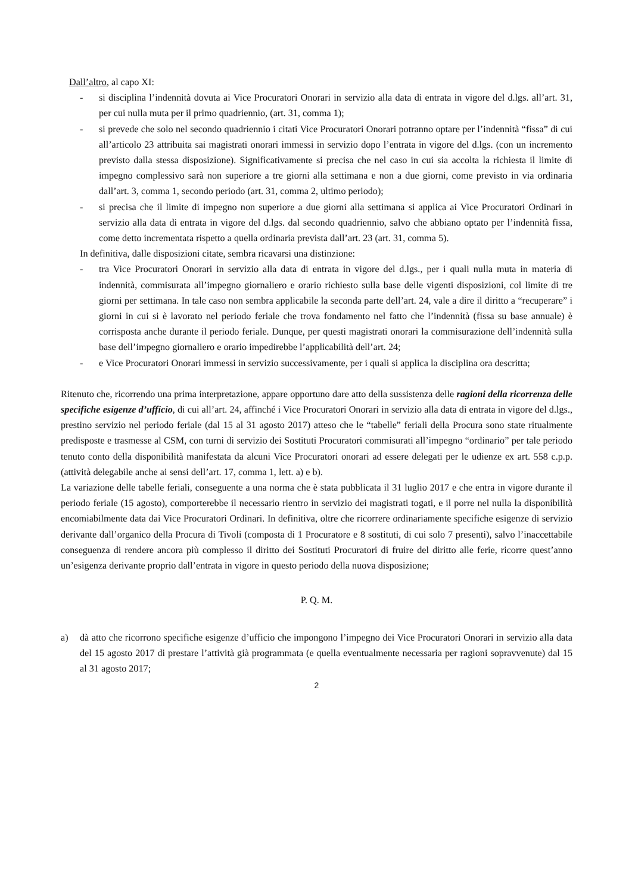Dall’altro, al capo XI:
- si disciplina l’indennità dovuta ai Vice Procuratori Onorari in servizio alla data di entrata in vigore del d.lgs. all’art. 31, per cui nulla muta per il primo quadriennio, (art. 31, comma 1);
- si prevede che solo nel secondo quadriennio i citati Vice Procuratori Onorari potranno optare per l’indennità “fissa” di cui all’articolo 23 attribuita sai magistrati onorari immessi in servizio dopo l’entrata in vigore del d.lgs. (con un incremento previsto dalla stessa disposizione). Significativamente si precisa che nel caso in cui sia accolta la richiesta il limite di impegno complessivo sarà non superiore a tre giorni alla settimana e non a due giorni, come previsto in via ordinaria dall’art. 3, comma 1, secondo periodo (art. 31, comma 2, ultimo periodo);
- si precisa che il limite di impegno non superiore a due giorni alla settimana si applica ai Vice Procuratori Ordinari in servizio alla data di entrata in vigore del d.lgs. dal secondo quadriennio, salvo che abbiano optato per l’indennità fissa, come detto incrementata rispetto a quella ordinaria prevista dall’art. 23 (art. 31, comma 5).
In definitiva, dalle disposizioni citate, sembra ricavarsi una distinzione:
- tra Vice Procuratori Onorari in servizio alla data di entrata in vigore del d.lgs., per i quali nulla muta in materia di indennità, commisurata all’impegno giornaliero e orario richiesto sulla base delle vigenti disposizioni, col limite di tre giorni per settimana. In tale caso non sembra applicabile la seconda parte dell’art. 24, vale a dire il diritto a “recuperare” i giorni in cui si è lavorato nel periodo feriale che trova fondamento nel fatto che l’indennità (fissa su base annuale) è corrisposta anche durante il periodo feriale. Dunque, per questi magistrati onorari la commisurazione dell’indennità sulla base dell’impegno giornaliero e orario impedirebbe l’applicabilità dell’art. 24;
- e Vice Procuratori Onorari immessi in servizio successivamente, per i quali si applica la disciplina ora descritta;
Ritenuto che, ricorrendo una prima interpretazione, appare opportuno dare atto della sussistenza delle ragioni della ricorrenza delle specifiche esigenze d’ufficio, di cui all’art. 24, affinché i Vice Procuratori Onorari in servizio alla data di entrata in vigore del d.lgs., prestino servizio nel periodo feriale (dal 15 al 31 agosto 2017) atteso che le “tabelle” feriali della Procura sono state ritualmente predisposte e trasmesse al CSM, con turni di servizio dei Sostituti Procuratori commisurati all’impegno “ordinario” per tale periodo tenuto conto della disponibilità manifestata da alcuni Vice Procuratori onorari ad essere delegati per le udienze ex art. 558 c.p.p. (attività delegabile anche ai sensi dell’art. 17, comma 1, lett. a) e b).
La variazione delle tabelle feriali, conseguente a una norma che è stata pubblicata il 31 luglio 2017 e che entra in vigore durante il periodo feriale (15 agosto), comporterebbe il necessario rientro in servizio dei magistrati togati, e il porre nel nulla la disponibilità encomiabilmente data dai Vice Procuratori Ordinari. In definitiva, oltre che ricorrere ordinariamente specifiche esigenze di servizio derivante dall’organico della Procura di Tivoli (composta di 1 Procuratore e 8 sostituti, di cui solo 7 presenti), salvo l’inaccettabile conseguenza di rendere ancora più complesso il diritto dei Sostituti Procuratori di fruire del diritto alle ferie, ricorre quest’anno un’esigenza derivante proprio dall’entrata in vigore in questo periodo della nuova disposizione;
P. Q. M.
a) dà atto che ricorrono specifiche esigenze d’ufficio che impongono l’impegno dei Vice Procuratori Onorari in servizio alla data del 15 agosto 2017 di prestare l’attività già programmata (e quella eventualmente necessaria per ragioni sopravvenute) dal 15 al 31 agosto 2017;
2